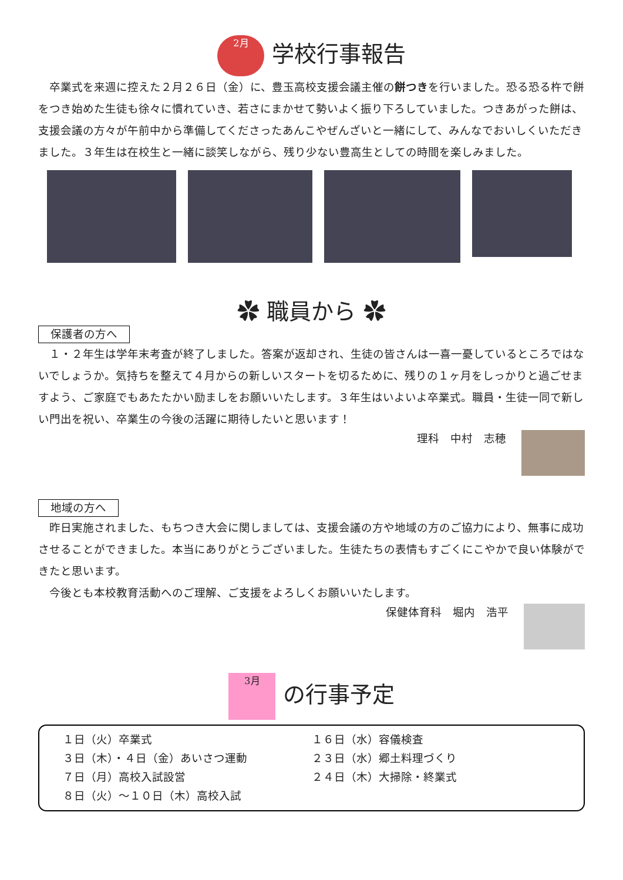2月 学校行事報告
卒業式を来週に控えた２月２６日（金）に、豊玉高校支援会議主催の餅つきを行いました。恐る恐る杵で餅をつき始めた生徒も徐々に慣れていき、若さにまかせて勢いよく振り下ろしていました。つきあがった餅は、支援会議の方々が午前中から準備してくださったあんこやぜんざいと一緒にして、みんなでおいしくいただきました。３年生は在校生と一緒に談笑しながら、残り少ない豊高生としての時間を楽しみました。
✿ 職員から ✿
保護者の方へ
１・２年生は学年末考査が終了しました。答案が返却され、生徒の皆さんは一喜一憂しているところではないでしょうか。気持ちを整えて４月からの新しいスタートを切るために、残りの１ヶ月をしっかりと過ごせますよう、ご家庭でもあたたかい励ましをお願いいたします。３年生はいよいよ卒業式。職員・生徒一同で新しい門出を祝い、卒業生の今後の活躍に期待したいと思います！
理科　中村　志穂
地域の方へ
昨日実施されました、もちつき大会に関しましては、支援会議の方や地域の方のご協力により、無事に成功させることができました。本当にありがとうございました。生徒たちの表情もすごくにこやかで良い体験ができたと思います。
今後とも本校教育活動へのご理解、ご支援をよろしくお願いいたします。
保健体育科　堀内　浩平
3月 の行事予定
１日（火）卒業式
３日（木）・４日（金）あいさつ運動
７日（月）高校入試設営
８日（火）～１０日（木）高校入試
１６日（水）容儀検査
２３日（水）郷土料理づくり
２４日（木）大掃除・終業式